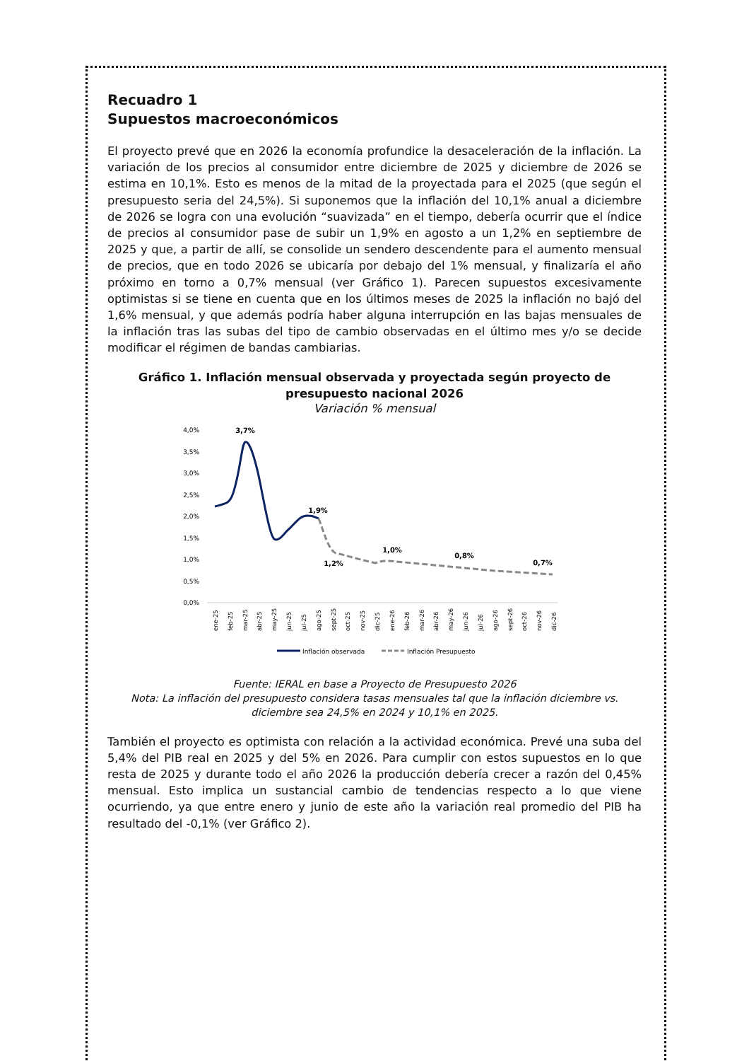Recuadro 1
Supuestos macroeconómicos
El proyecto prevé que en 2026 la economía profundice la desaceleración de la inflación. La variación de los precios al consumidor entre diciembre de 2025 y diciembre de 2026 se estima en 10,1%. Esto es menos de la mitad de la proyectada para el 2025 (que según el presupuesto seria del 24,5%). Si suponemos que la inflación del 10,1% anual a diciembre de 2026 se logra con una evolución “suavizada” en el tiempo, debería ocurrir que el índice de precios al consumidor pase de subir un 1,9% en agosto a un 1,2% en septiembre de 2025 y que, a partir de allí, se consolide un sendero descendente para el aumento mensual de precios, que en todo 2026 se ubicaría por debajo del 1% mensual, y finalizaría el año próximo en torno a 0,7% mensual (ver Gráfico 1). Parecen supuestos excesivamente optimistas si se tiene en cuenta que en los últimos meses de 2025 la inflación no bajó del 1,6% mensual, y que además podría haber alguna interrupción en las bajas mensuales de la inflación tras las subas del tipo de cambio observadas en el último mes y/o se decide modificar el régimen de bandas cambiarias.
Gráfico 1. Inflación mensual observada y proyectada según proyecto de presupuesto nacional 2026
Variación % mensual
4,0%
3,5%
3,0%
2,5%
2,0%
1,5%
1,0%
0,5%
0,0%
3,7%
1,9%
1,2%
1,0%
0,8%
0,7%
ene-25
feb-25
mar-25
abr-25
may-25
jun-25
jul-25
ago-25
sept-25
oct-25
nov-25
dic-25
ene-26
feb-26
mar-26
abr-26
may-26
jun-26
jul-26
ago-26
sept-26
oct-26
nov-26
dic-26
Inflación observada
Inflación Presupuesto
Fuente: IERAL en base a Proyecto de Presupuesto 2026
Nota: La inflación del presupuesto considera tasas mensuales tal que la inflación diciembre vs. diciembre sea 24,5% en 2024 y 10,1% en 2025.
También el proyecto es optimista con relación a la actividad económica. Prevé una suba del 5,4% del PIB real en 2025 y del 5% en 2026. Para cumplir con estos supuestos en lo que resta de 2025 y durante todo el año 2026 la producción debería crecer a razón del 0,45% mensual. Esto implica un sustancial cambio de tendencias respecto a lo que viene ocurriendo, ya que entre enero y junio de este año la variación real promedio del PIB ha resultado del -0,1% (ver Gráfico 2).